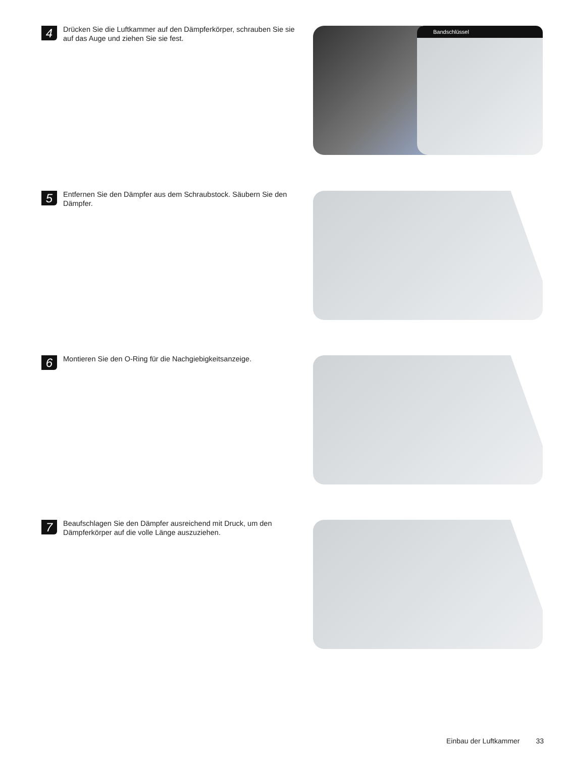4
Drücken Sie die Luftkammer auf den Dämpferkörper, schrauben Sie sie auf das Auge und ziehen Sie sie fest.
Bandschlüssel
5
Entfernen Sie den Dämpfer aus dem Schraubstock. Säubern Sie den Dämpfer.
6
Montieren Sie den O-Ring für die Nachgiebigkeitsanzeige.
7
Beaufschlagen Sie den Dämpfer ausreichend mit Druck, um den Dämpferkörper auf die volle Länge auszuziehen.
Einbau der Luftkammer 33